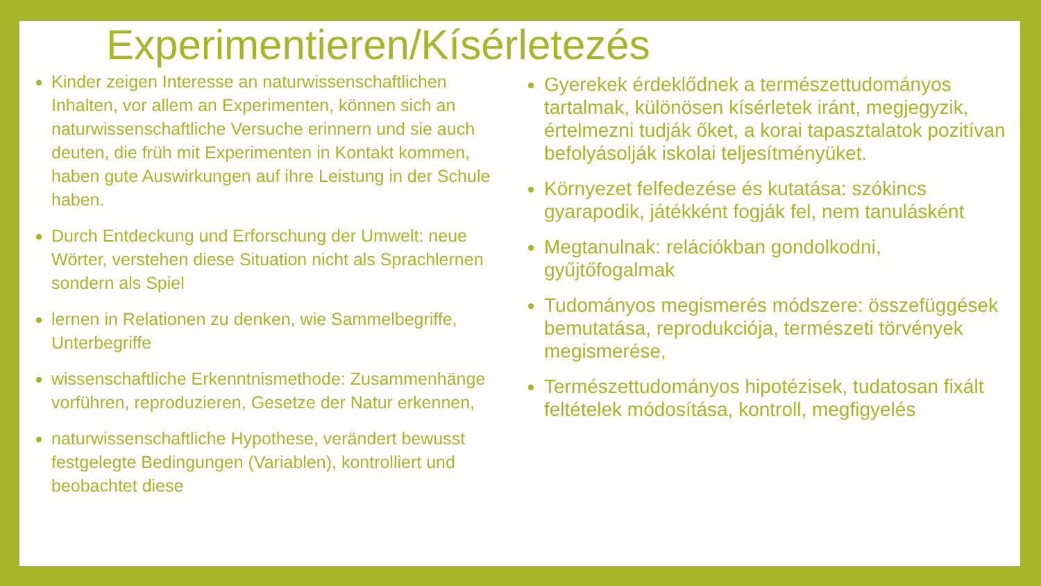Experimentieren/Kísérletezés
Kinder zeigen Interesse an naturwissenschaftlichen Inhalten, vor allem an Experimenten, können sich an naturwissenschaftliche Versuche erinnern und sie auch deuten, die früh mit Experimenten in Kontakt kommen, haben gute Auswirkungen auf ihre Leistung in der Schule haben.
Durch Entdeckung und Erforschung der Umwelt: neue Wörter, verstehen diese Situation nicht als Sprachlernen sondern als Spiel
lernen in Relationen zu denken, wie Sammelbegriffe, Unterbegriffe
wissenschaftliche Erkenntnismethode: Zusammenhänge vorführen, reproduzieren, Gesetze der Natur erkennen,
naturwissenschaftliche Hypothese, verändert bewusst festgelegte Bedingungen (Variablen), kontrolliert und beobachtet diese
Gyerekek érdeklődnek a természettudományos tartalmak, különösen kísérletek iránt, megjegyzik, értelmezni tudják őket, a korai tapasztalatok pozitívan befolyásolják iskolai teljesítményüket.
Környezet felfedezése és kutatása: szókincs gyarapodik, játékként fogják fel, nem tanulásként
Megtanulnak: relációkban gondolkodni, gyűjtőfogalmak
Tudományos megismerés módszere: összefüggések bemutatása, reprodukciója, természeti törvények megismerése,
Természettudományos hipotézisek, tudatosan fixált feltételek módosítása, kontroll, megfigyelés